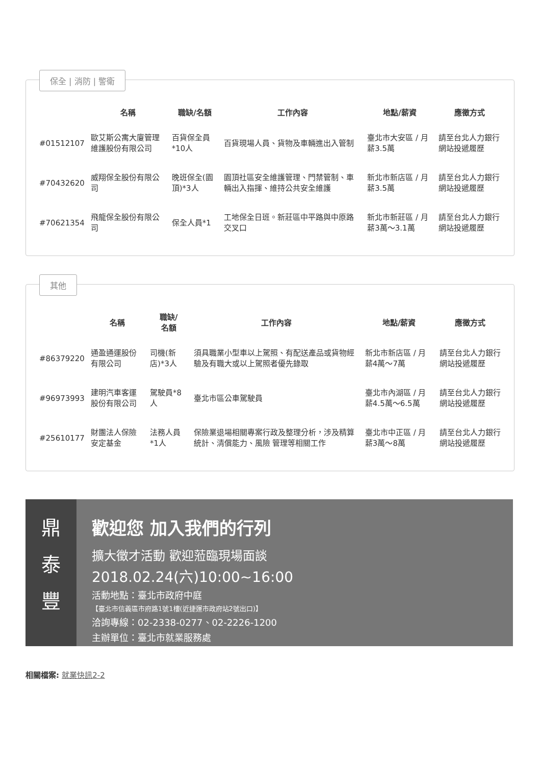保全 | 消防 | 警衛
| | 名稱 | 職缺/名額 | 工作內容 | 地點/薪資 | 應徵方式 |
| --- | --- | --- | --- | --- | --- |
| #01512107 | 歐艾斯公寓大廈管理維護股份有限公司 | 百貨保全員*10人 | 百貨現場人員、貨物及車輛進出入管制 | 臺北市大安區 / 月薪3.5萬 | 請至台北人力銀行網站投遞履歷 |
| #70432620 | 威翔保全股份有限公司 | 晚班保全(園頂)*3人 | 園頂社區安全維護管理、門禁管制、車輛出入指揮、維持公共安全維護 | 新北市新店區 / 月薪3.5萬 | 請至台北人力銀行網站投遞履歷 |
| #70621354 | 飛龍保全股份有限公司 | 保全人員*1 | 工地保全日班。新莊區中平路與中原路交叉口 | 新北市新莊區 / 月薪3萬～3.1萬 | 請至台北人力銀行網站投遞履歷 |
其他
| | 名稱 | 職缺/ 名額 | 工作內容 | 地點/薪資 | 應徵方式 |
| --- | --- | --- | --- | --- | --- |
| #86379220 | 通盈通運股份有限公司 | 司機(新店)*3人 | 須具職業小型車以上駕照、有配送產品或貨物經驗及有職大或以上駕照者優先錄取 | 新北市新店區 / 月薪4萬～7萬 | 請至台北人力銀行網站投遞履歷 |
| #96973993 | 建明汽車客運股份有限公司 | 駕駛員*8人 | 臺北市區公車駕駛員 | 臺北市內湖區 / 月薪4.5萬～6.5萬 | 請至台北人力銀行網站投遞履歷 |
| #25610177 | 財團法人保險安定基金 | 法務人員*1人 | 保險業退場相關專案行政及整理分析，涉及精算統計、清償能力、風險 管理等相關工作 | 臺北市中正區 / 月薪3萬～8萬 | 請至台北人力銀行網站投遞履歷 |
鼎
泰
豐
歡迎您 加入我們的行列
擴大徵才活動 歡迎蒞臨現場面談
2018.02.24(六)10:00~16:00
活動地點：臺北市政府中庭
【臺北市信義區市府路1號1樓(近捷運市政府站2號出口)】
洽詢專線：02-2338-0277、02-2226-1200
主辦單位：臺北市就業服務處
相關檔案: 就業快訊2-2